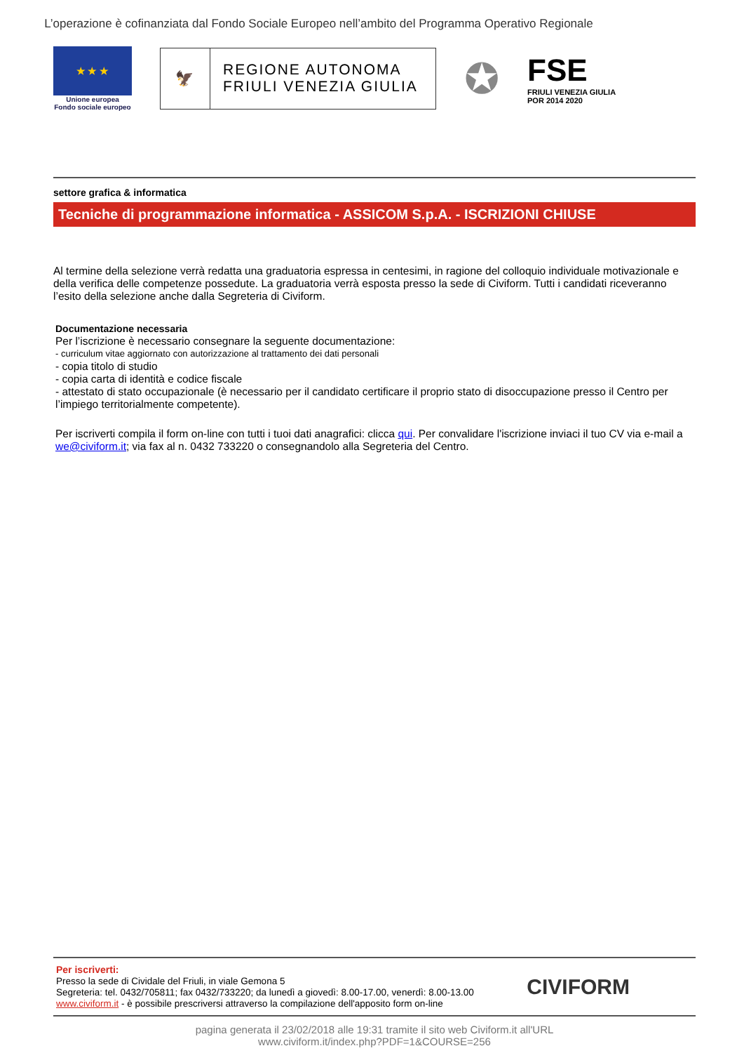L’operazione è cofinanziata dal Fondo Sociale Europeo nell’ambito del Programma Operativo Regionale
★ ★ ★
Unione europea
Fondo sociale europeo
🦅 REGIONE AUTONOMA
FRIULI VENEZIA GIULIA
✪
FSE
FRIULI VENEZIA GIULIA
POR 2014 2020
settore grafica & informatica
Tecniche di programmazione informatica - ASSICOM S.p.A. - ISCRIZIONI CHIUSE
Al termine della selezione verrà redatta una graduatoria espressa in centesimi, in ragione del colloquio individuale motivazionale e della verifica delle competenze possedute. La graduatoria verrà esposta presso la sede di Civiform. Tutti i candidati riceveranno l’esito della selezione anche dalla Segreteria di Civiform.
Documentazione necessaria
Per l’iscrizione è necessario consegnare la seguente documentazione:
- curriculum vitae aggiornato con autorizzazione al trattamento dei dati personali
- copia titolo di studio
- copia carta di identità e codice fiscale
- attestato di stato occupazionale (è necessario per il candidato certificare il proprio stato di disoccupazione presso il Centro per l’impiego territorialmente competente).
Per iscriverti compila il form on-line con tutti i tuoi dati anagrafici: clicca qui. Per convalidare l'iscrizione inviaci il tuo CV via e-mail a we@civiform.it; via fax al n. 0432 733220 o consegnandolo alla Segreteria del Centro.
Per iscriverti:
Presso la sede di Cividale del Friuli, in viale Gemona 5
Segreteria: tel. 0432/705811; fax 0432/733220; da lunedì a giovedì: 8.00-17.00, venerdì: 8.00-13.00
www.civiform.it - è possibile prescriversi attraverso la compilazione dell'apposito form on-line
CIVIFORM
pagina generata il 23/02/2018 alle 19:31 tramite il sito web Civiform.it all'URL
www.civiform.it/index.php?PDF=1&COURSE=256